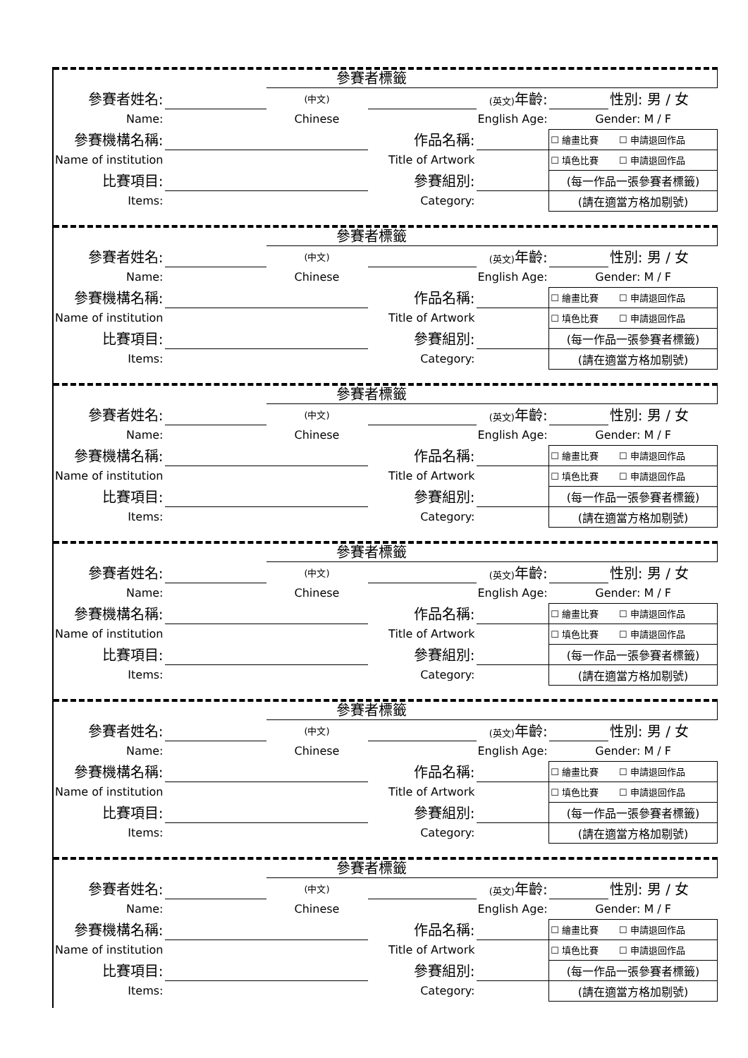| | | 參賽者標籤 | | | | |
| 參賽者姓名: | | (中文) | | (英文) 年齡: | | 性別: 男 / 女 |
| Name: | | Chinese | | English Age: | Gender: M / F | |
| 參賽機構名稱: | | | 作品名稱: | | ☐ 繪畫比賽 ☐ 申請退回作品 | |
| Name of institution | | | Title of Artwork | | ☐ 填色比賽 ☐ 申請退回作品 | |
| 比賽項目: | | | 參賽組別: | | (每一作品一張參賽者標籤) | |
| Items: | | | Category: | | (請在適當方格加剔號) | |
| | | 參賽者標籤 | | | | |
| 參賽者姓名: | | (中文) | | (英文) 年齡: | | 性別: 男 / 女 |
| Name: | | Chinese | | English Age: | Gender: M / F | |
| 參賽機構名稱: | | | 作品名稱: | | ☐ 繪畫比賽 ☐ 申請退回作品 | |
| Name of institution | | | Title of Artwork | | ☐ 填色比賽 ☐ 申請退回作品 | |
| 比賽項目: | | | 參賽組別: | | (每一作品一張參賽者標籤) | |
| Items: | | | Category: | | (請在適當方格加剔號) | |
| | | 參賽者標籤 | | | | |
| 參賽者姓名: | | (中文) | | (英文) 年齡: | | 性別: 男 / 女 |
| Name: | | Chinese | | English Age: | Gender: M / F | |
| 參賽機構名稱: | | | 作品名稱: | | ☐ 繪畫比賽 ☐ 申請退回作品 | |
| Name of institution | | | Title of Artwork | | ☐ 填色比賽 ☐ 申請退回作品 | |
| 比賽項目: | | | 參賽組別: | | (每一作品一張參賽者標籤) | |
| Items: | | | Category: | | (請在適當方格加剔號) | |
| | | 參賽者標籤 | | | | |
| 參賽者姓名: | | (中文) | | (英文) 年齡: | | 性別: 男 / 女 |
| Name: | | Chinese | | English Age: | Gender: M / F | |
| 參賽機構名稱: | | | 作品名稱: | | ☐ 繪畫比賽 ☐ 申請退回作品 | |
| Name of institution | | | Title of Artwork | | ☐ 填色比賽 ☐ 申請退回作品 | |
| 比賽項目: | | | 參賽組別: | | (每一作品一張參賽者標籤) | |
| Items: | | | Category: | | (請在適當方格加剔號) | |
| | | 參賽者標籤 | | | | |
| 參賽者姓名: | | (中文) | | (英文) 年齡: | | 性別: 男 / 女 |
| Name: | | Chinese | | English Age: | Gender: M / F | |
| 參賽機構名稱: | | | 作品名稱: | | ☐ 繪畫比賽 ☐ 申請退回作品 | |
| Name of institution | | | Title of Artwork | | ☐ 填色比賽 ☐ 申請退回作品 | |
| 比賽項目: | | | 參賽組別: | | (每一作品一張參賽者標籤) | |
| Items: | | | Category: | | (請在適當方格加剔號) | |
| | | 參賽者標籤 | | | | |
| 參賽者姓名: | | (中文) | | (英文) 年齡: | | 性別: 男 / 女 |
| Name: | | Chinese | | English Age: | Gender: M / F | |
| 參賽機構名稱: | | | 作品名稱: | | ☐ 繪畫比賽 ☐ 申請退回作品 | |
| Name of institution | | | Title of Artwork | | ☐ 填色比賽 ☐ 申請退回作品 | |
| 比賽項目: | | | 參賽組別: | | (每一作品一張參賽者標籤) | |
| Items: | | | Category: | | (請在適當方格加剔號) | |